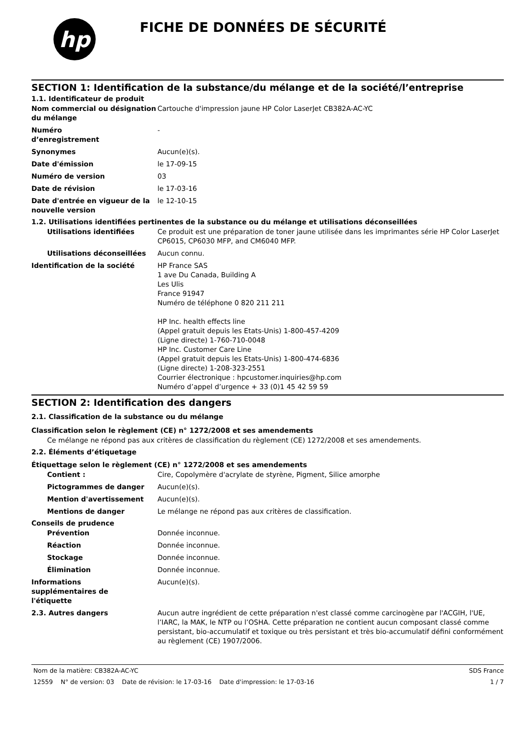hp
FICHE DE DONNÉES DE SÉCURITÉ
SECTION 1: Identification de la substance/du mélange et de la société/l’entreprise
1.1. Identificateur de produit
Nom commercial ou désignation du mélange
Cartouche d'impression jaune HP Color LaserJet CB382A-AC-YC
Numéro
d’enregistrement
-
Synonymes Aucun(e)(s).
Date d'émission le 17-09-15
Numéro de version 03
Date de révision le 17-03-16
Date d'entrée en vigueur de la nouvelle version
le 12-10-15
1.2. Utilisations identifiées pertinentes de la substance ou du mélange et utilisations déconseillées
Utilisations identifiées Ce produit est une préparation de toner jaune utilisée dans les imprimantes série HP Color LaserJet CP6015, CP6030 MFP, and CM6040 MFP.
Utilisations déconseillées Aucun connu.
Identification de la société HP France SAS
1 ave Du Canada, Building A
Les Ulis
France 91947
Numéro de téléphone 0 820 211 211
HP Inc. health effects line
(Appel gratuit depuis les Etats-Unis) 1-800-457-4209
(Ligne directe) 1-760-710-0048
HP Inc. Customer Care Line
(Appel gratuit depuis les Etats-Unis) 1-800-474-6836
(Ligne directe) 1-208-323-2551
Courrier électronique : hpcustomer.inquiries@hp.com
Numéro d’appel d’urgence + 33 (0)1 45 42 59 59
SECTION 2: Identification des dangers
2.1. Classification de la substance ou du mélange
Classification selon le règlement (CE) n° 1272/2008 et ses amendements
Ce mélange ne répond pas aux critères de classification du règlement (CE) 1272/2008 et ses amendements.
2.2. Éléments d’étiquetage
Étiquettage selon le règlement (CE) n° 1272/2008 et ses amendements
Contient : Cire, Copolymère d'acrylate de styrène, Pigment, Silice amorphe
Pictogrammes de danger Aucun(e)(s).
Mention d'avertissement Aucun(e)(s).
Mentions de danger Le mélange ne répond pas aux critères de classification.
Conseils de prudence
Prévention Donnée inconnue.
Réaction Donnée inconnue.
Stockage Donnée inconnue.
Élimination Donnée inconnue.
Informations
supplémentaires de
l'étiquette
Aucun(e)(s).
2.3. Autres dangers Aucun autre ingrédient de cette préparation n'est classé comme carcinogène par l'ACGIH, l'UE, l’IARC, la MAK, le NTP ou l’OSHA. Cette préparation ne contient aucun composant classé comme persistant, bio-accumulatif et toxique ou très persistant et très bio-accumulatif défini conformément au règlement (CE) 1907/2006.
Nom de la matière: CB382A-AC-YC SDS France
12559 N° de version: 03 Date de révision: le 17-03-16 Date d'impression: le 17-03-16 1 / 7